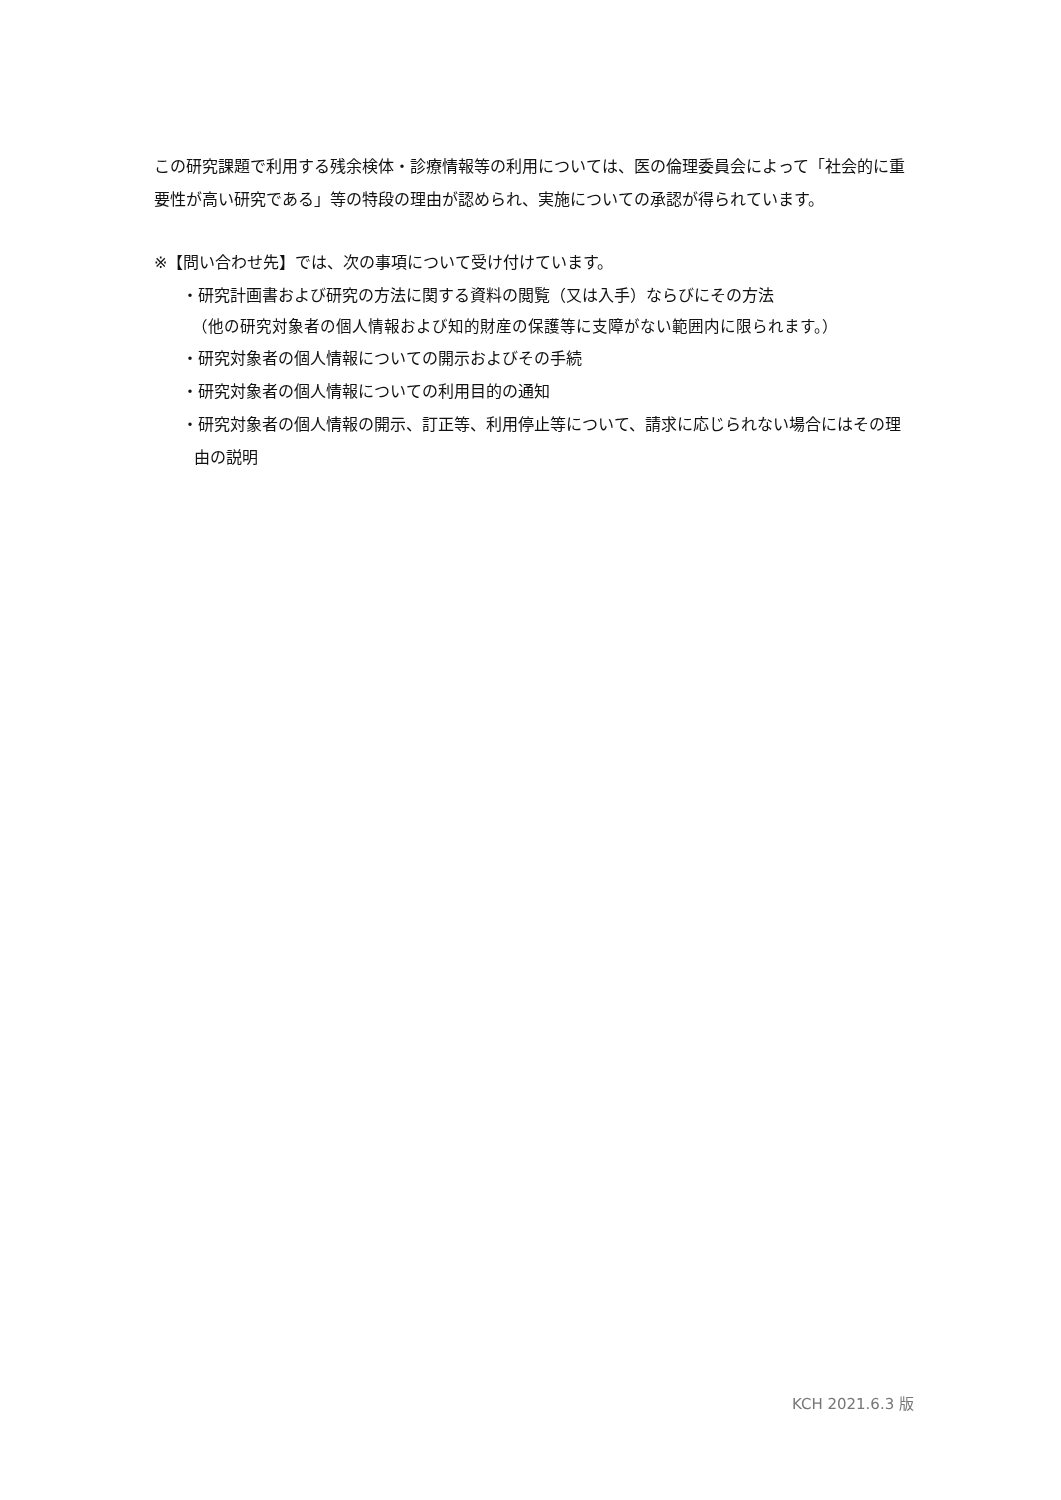この研究課題で利用する残余検体・診療情報等の利用については、医の倫理委員会によって「社会的に重要性が高い研究である」等の特段の理由が認められ、実施についての承認が得られています。
※【問い合わせ先】では、次の事項について受け付けています。
・研究計画書および研究の方法に関する資料の閲覧（又は入手）ならびにその方法
（他の研究対象者の個人情報および知的財産の保護等に支障がない範囲内に限られます。）
・研究対象者の個人情報についての開示およびその手続
・研究対象者の個人情報についての利用目的の通知
・研究対象者の個人情報の開示、訂正等、利用停止等について、請求に応じられない場合にはその理由の説明
KCH 2021.6.3 版